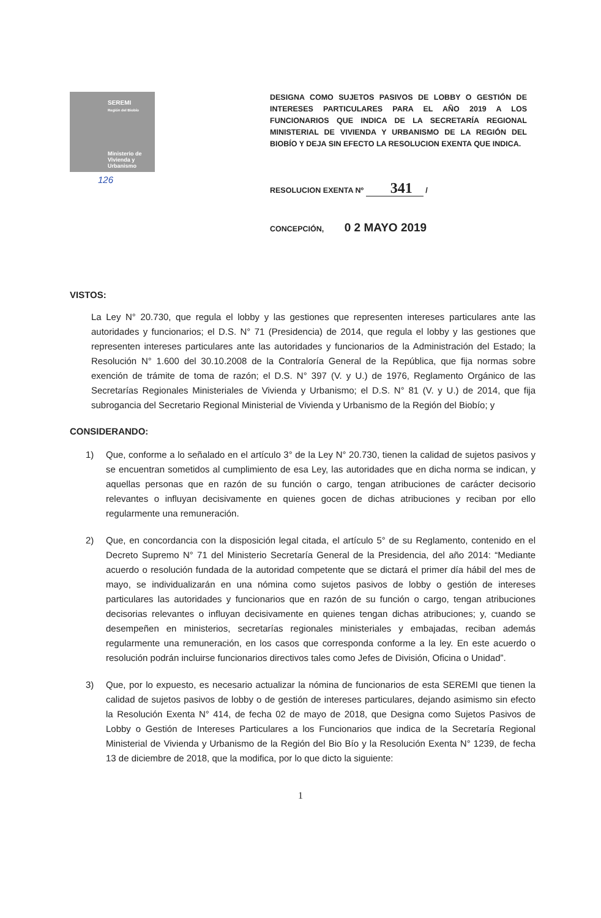SEREMI
Región del Biobío
Ministerio de
Vivienda y
Urbanismo
DESIGNA COMO SUJETOS PASIVOS DE LOBBY O GESTIÓN DE INTERESES PARTICULARES PARA EL AÑO 2019 A LOS FUNCIONARIOS QUE INDICA DE LA SECRETARÍA REGIONAL MINISTERIAL DE VIVIENDA Y URBANISMO DE LA REGIÓN DEL BIOBÍO Y DEJA SIN EFECTO LA RESOLUCION EXENTA QUE INDICA.
126
RESOLUCION EXENTA Nº 341 /
CONCEPCIÓN, 0 2 MAYO 2019
VISTOS:
La Ley N° 20.730, que regula el lobby y las gestiones que representen intereses particulares ante las autoridades y funcionarios; el D.S. N° 71 (Presidencia) de 2014, que regula el lobby y las gestiones que representen intereses particulares ante las autoridades y funcionarios de la Administración del Estado; la Resolución N° 1.600 del 30.10.2008 de la Contraloría General de la República, que fija normas sobre exención de trámite de toma de razón; el D.S. N° 397 (V. y U.) de 1976, Reglamento Orgánico de las Secretarías Regionales Ministeriales de Vivienda y Urbanismo; el D.S. N° 81 (V. y U.) de 2014, que fija subrogancia del Secretario Regional Ministerial de Vivienda y Urbanismo de la Región del Biobío; y
CONSIDERANDO:
1) Que, conforme a lo señalado en el artículo 3° de la Ley N° 20.730, tienen la calidad de sujetos pasivos y se encuentran sometidos al cumplimiento de esa Ley, las autoridades que en dicha norma se indican, y aquellas personas que en razón de su función o cargo, tengan atribuciones de carácter decisorio relevantes o influyan decisivamente en quienes gocen de dichas atribuciones y reciban por ello regularmente una remuneración.
2) Que, en concordancia con la disposición legal citada, el artículo 5° de su Reglamento, contenido en el Decreto Supremo N° 71 del Ministerio Secretaría General de la Presidencia, del año 2014: “Mediante acuerdo o resolución fundada de la autoridad competente que se dictará el primer día hábil del mes de mayo, se individualizarán en una nómina como sujetos pasivos de lobby o gestión de intereses particulares las autoridades y funcionarios que en razón de su función o cargo, tengan atribuciones decisorias relevantes o influyan decisivamente en quienes tengan dichas atribuciones; y, cuando se desempeñen en ministerios, secretarías regionales ministeriales y embajadas, reciban además regularmente una remuneración, en los casos que corresponda conforme a la ley. En este acuerdo o resolución podrán incluirse funcionarios directivos tales como Jefes de División, Oficina o Unidad”.
3) Que, por lo expuesto, es necesario actualizar la nómina de funcionarios de esta SEREMI que tienen la calidad de sujetos pasivos de lobby o de gestión de intereses particulares, dejando asimismo sin efecto la Resolución Exenta N° 414, de fecha 02 de mayo de 2018, que Designa como Sujetos Pasivos de Lobby o Gestión de Intereses Particulares a los Funcionarios que indica de la Secretaría Regional Ministerial de Vivienda y Urbanismo de la Región del Bio Bío y la Resolución Exenta N° 1239, de fecha 13 de diciembre de 2018, que la modifica, por lo que dicto la siguiente:
1